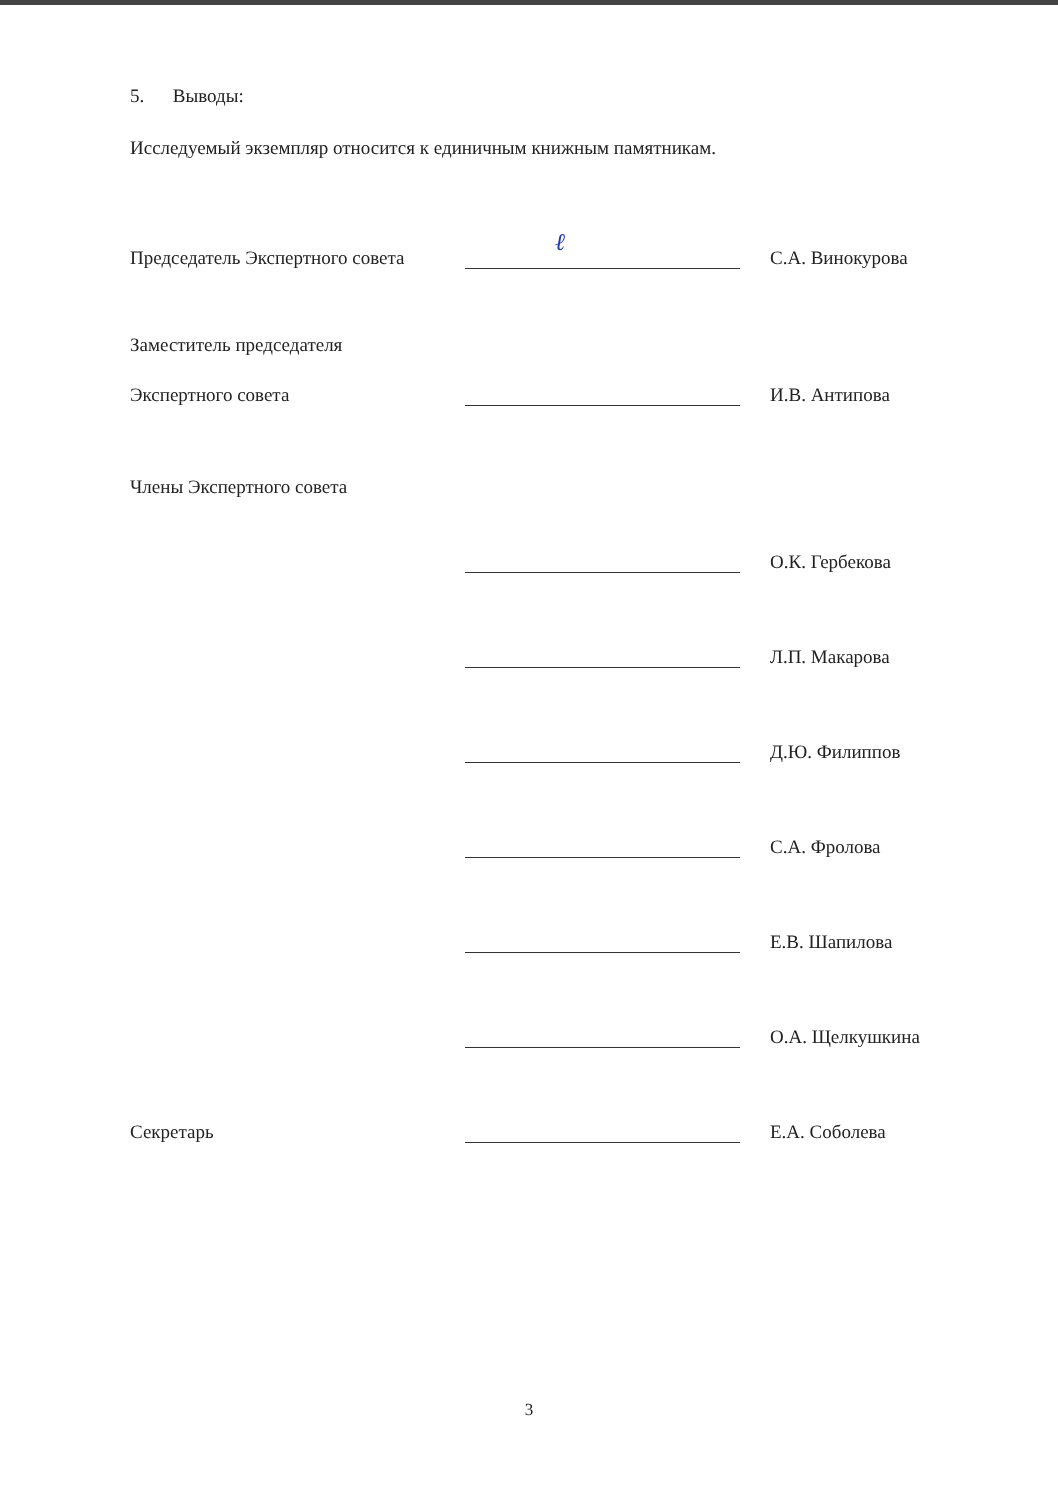5. Выводы:
Исследуемый экземпляр относится к единичным книжным памятникам.
Председатель Экспертного совета
ℓ
С.А. Винокурова
Заместитель председателя
Экспертного совета
И.В. Антипова
Члены Экспертного совета
О.К. Гербекова
Л.П. Макарова
Д.Ю. Филиппов
С.А. Фролова
Е.В. Шапилова
О.А. Щелкушкина
Секретарь
Е.А. Соболева
3